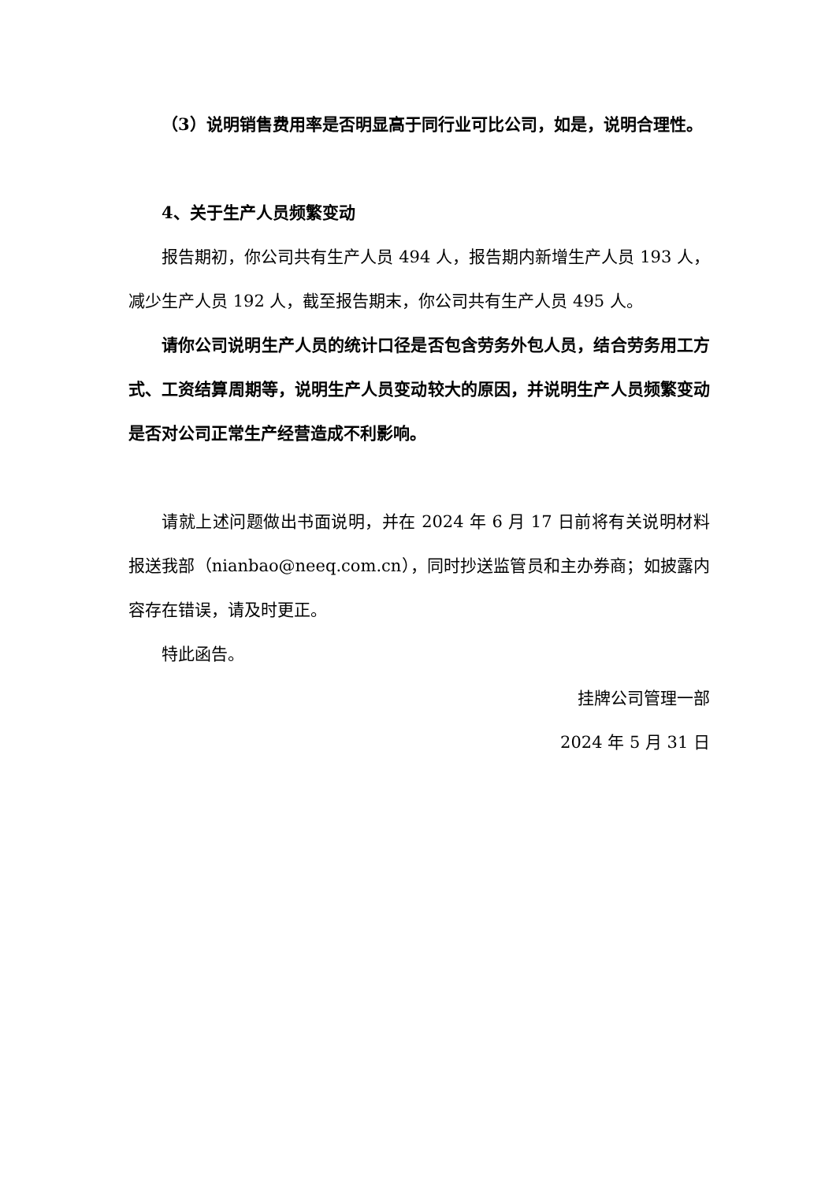（3）说明销售费用率是否明显高于同行业可比公司，如是，说明合理性。
4、关于生产人员频繁变动
报告期初，你公司共有生产人员 494 人，报告期内新增生产人员 193 人，减少生产人员 192 人，截至报告期末，你公司共有生产人员 495 人。
请你公司说明生产人员的统计口径是否包含劳务外包人员，结合劳务用工方式、工资结算周期等，说明生产人员变动较大的原因，并说明生产人员频繁变动是否对公司正常生产经营造成不利影响。
请就上述问题做出书面说明，并在 2024 年 6 月 17 日前将有关说明材料报送我部（nianbao@neeq.com.cn），同时抄送监管员和主办券商；如披露内容存在错误，请及时更正。
特此函告。
挂牌公司管理一部
2024 年 5 月 31 日